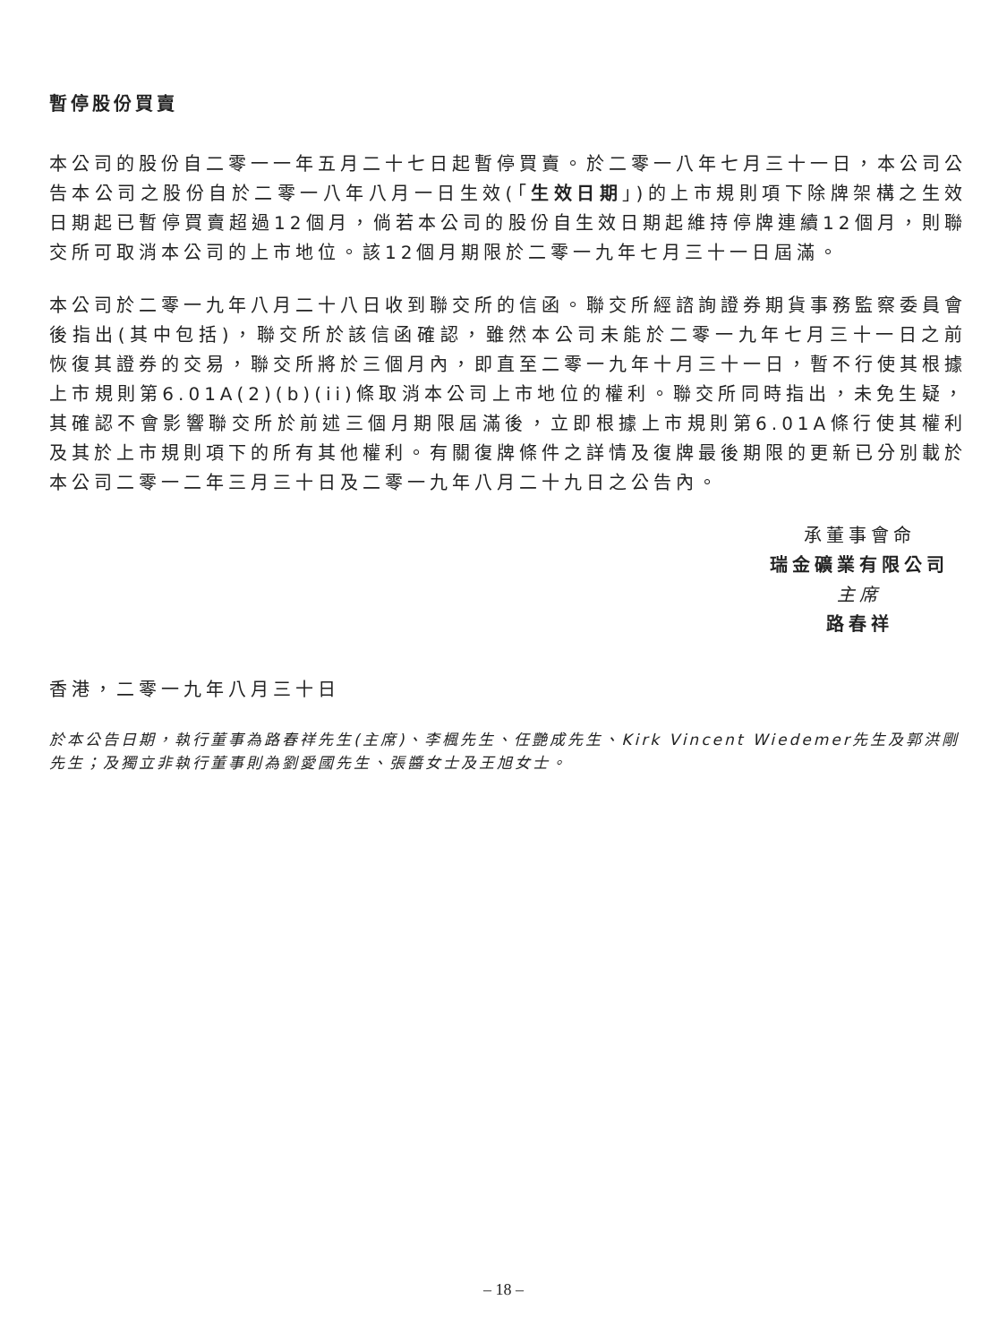暫停股份買賣
本公司的股份自二零一一年五月二十七日起暫停買賣。於二零一八年七月三十一日，本公司公告本公司之股份自於二零一八年八月一日生效(「生效日期」)的上市規則項下除牌架構之生效日期起已暫停買賣超過12個月，倘若本公司的股份自生效日期起維持停牌連續12個月，則聯交所可取消本公司的上市地位。該12個月期限於二零一九年七月三十一日屆滿。
本公司於二零一九年八月二十八日收到聯交所的信函。聯交所經諮詢證券期貨事務監察委員會後指出(其中包括)，聯交所於該信函確認，雖然本公司未能於二零一九年七月三十一日之前恢復其證券的交易，聯交所將於三個月內，即直至二零一九年十月三十一日，暫不行使其根據上市規則第6.01A(2)(b)(ii)條取消本公司上市地位的權利。聯交所同時指出，未免生疑，其確認不會影響聯交所於前述三個月期限屆滿後，立即根據上市規則第6.01A條行使其權利及其於上市規則項下的所有其他權利。有關復牌條件之詳情及復牌最後期限的更新已分別載於本公司二零一二年三月三十日及二零一九年八月二十九日之公告內。
承董事會命
瑞金礦業有限公司
主席
路春祥
香港，二零一九年八月三十日
於本公告日期，執行董事為路春祥先生(主席)、李楓先生、任艷成先生、Kirk Vincent Wiedemer先生及郭洪剛先生；及獨立非執行董事則為劉愛國先生、張醬女士及王旭女士。
– 18 –